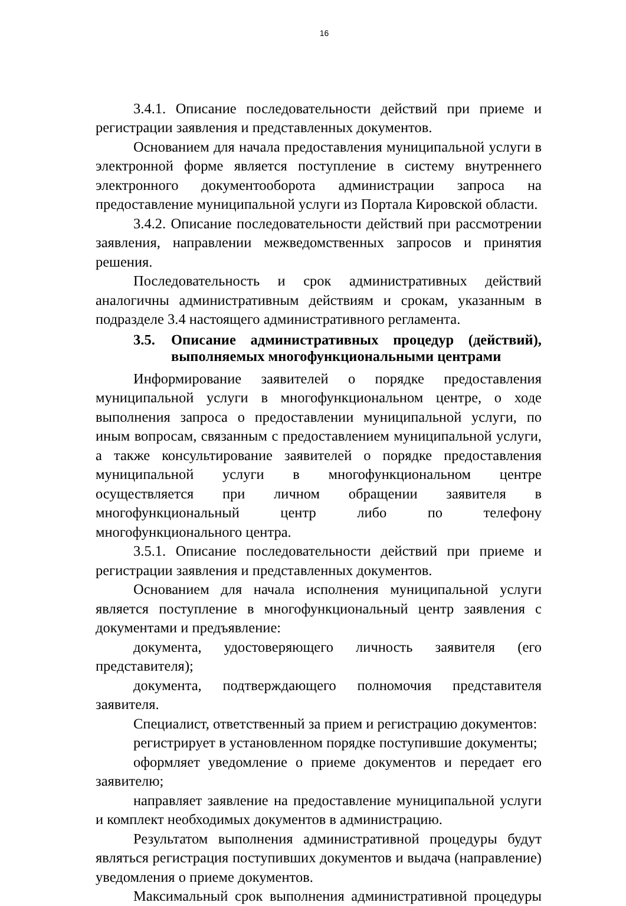16
3.4.1. Описание последовательности действий при приеме и регистрации заявления и представленных документов.
Основанием для начала предоставления муниципальной услуги в электронной форме является поступление в систему внутреннего электронного документооборота администрации запроса на предоставление муниципальной услуги из Портала Кировской области.
3.4.2. Описание последовательности действий при рассмотрении заявления, направлении межведомственных запросов и принятия решения.
Последовательность и срок административных действий аналогичны административным действиям и срокам, указанным в подразделе 3.4 настоящего административного регламента.
3.5. Описание административных процедур (действий), выполняемых многофункциональными центрами
Информирование заявителей о порядке предоставления муниципальной услуги в многофункциональном центре, о ходе выполнения запроса о предоставлении муниципальной услуги, по иным вопросам, связанным с предоставлением муниципальной услуги, а также консультирование заявителей о порядке предоставления муниципальной услуги в многофункциональном центре осуществляется при личном обращении заявителя в многофункциональный центр либо по телефону многофункционального центра.
3.5.1. Описание последовательности действий при приеме и регистрации заявления и представленных документов.
Основанием для начала исполнения муниципальной услуги является поступление в многофункциональный центр заявления с документами и предъявление:
документа, удостоверяющего личность заявителя (его представителя);
документа, подтверждающего полномочия представителя заявителя.
Специалист, ответственный за прием и регистрацию документов:
регистрирует в установленном порядке поступившие документы;
оформляет уведомление о приеме документов и передает его заявителю;
направляет заявление на предоставление муниципальной услуги и комплект необходимых документов в администрацию.
Результатом выполнения административной процедуры будут являться регистрация поступивших документов и выдача (направление) уведомления о приеме документов.
Максимальный срок выполнения административной процедуры